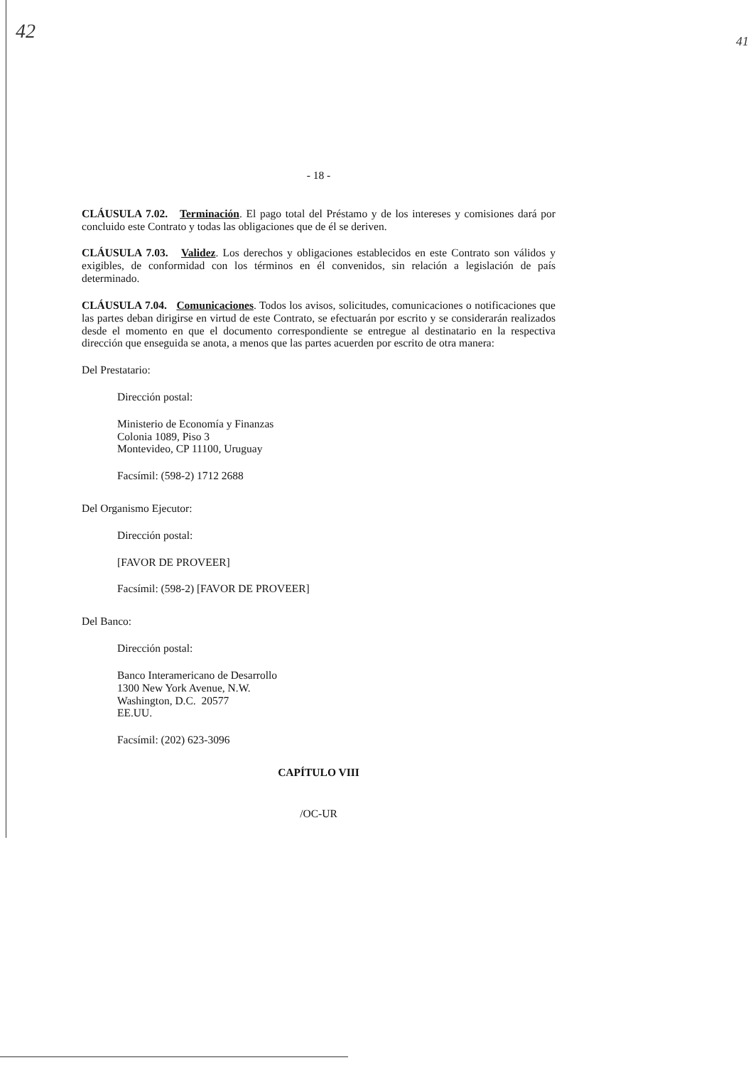42 41
- 18 -
CLÁUSULA 7.02. Terminación. El pago total del Préstamo y de los intereses y comisiones dará por concluido este Contrato y todas las obligaciones que de él se deriven.
CLÁUSULA 7.03. Validez. Los derechos y obligaciones establecidos en este Contrato son válidos y exigibles, de conformidad con los términos en él convenidos, sin relación a legislación de país determinado.
CLÁUSULA 7.04. Comunicaciones. Todos los avisos, solicitudes, comunicaciones o notificaciones que las partes deban dirigirse en virtud de este Contrato, se efectuarán por escrito y se considerarán realizados desde el momento en que el documento correspondiente se entregue al destinatario en la respectiva dirección que enseguida se anota, a menos que las partes acuerden por escrito de otra manera:
Del Prestatario:
Dirección postal:
Ministerio de Economía y Finanzas
Colonia 1089, Piso 3
Montevideo, CP 11100, Uruguay
Facsímil: (598-2) 1712 2688
Del Organismo Ejecutor:
Dirección postal:
[FAVOR DE PROVEER]
Facsímil: (598-2) [FAVOR DE PROVEER]
Del Banco:
Dirección postal:
Banco Interamericano de Desarrollo
1300 New York Avenue, N.W.
Washington, D.C. 20577
EE.UU.
Facsímil: (202) 623-3096
CAPÍTULO VIII
/OC-UR